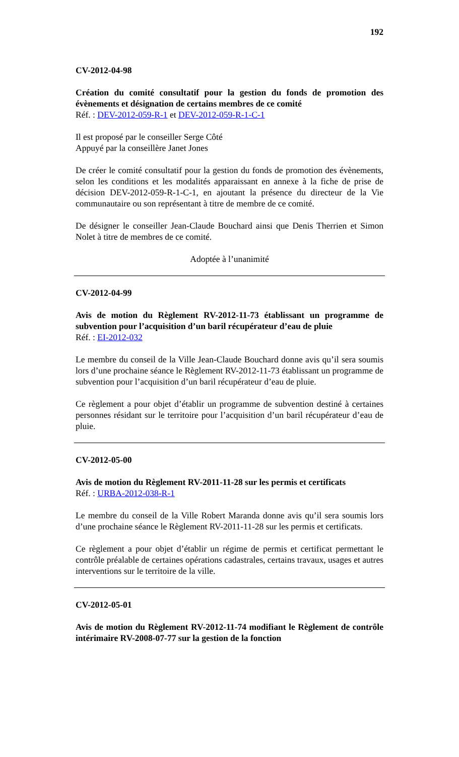192
CV-2012-04-98
Création du comité consultatif pour la gestion du fonds de promotion des évènements et désignation de certains membres de ce comité
Réf. : DEV-2012-059-R-1 et DEV-2012-059-R-1-C-1
Il est proposé par le conseiller Serge Côté
Appuyé par la conseillère Janet Jones
De créer le comité consultatif pour la gestion du fonds de promotion des évènements, selon les conditions et les modalités apparaissant en annexe à la fiche de prise de décision DEV-2012-059-R-1-C-1, en ajoutant la présence du directeur de la Vie communautaire ou son représentant à titre de membre de ce comité.
De désigner le conseiller Jean-Claude Bouchard ainsi que Denis Therrien et Simon Nolet à titre de membres de ce comité.
Adoptée à l’unanimité
CV-2012-04-99
Avis de motion du Règlement RV-2012-11-73 établissant un programme de subvention pour l’acquisition d’un baril récupérateur d’eau de pluie
Réf. : EI-2012-032
Le membre du conseil de la Ville Jean-Claude Bouchard donne avis qu’il sera soumis lors d’une prochaine séance le Règlement RV-2012-11-73 établissant un programme de subvention pour l’acquisition d’un baril récupérateur d’eau de pluie.
Ce règlement a pour objet d’établir un programme de subvention destiné à certaines personnes résidant sur le territoire pour l’acquisition d’un baril récupérateur d’eau de pluie.
CV-2012-05-00
Avis de motion du Règlement RV-2011-11-28 sur les permis et certificats
Réf. : URBA-2012-038-R-1
Le membre du conseil de la Ville Robert Maranda donne avis qu’il sera soumis lors d’une prochaine séance le Règlement RV-2011-11-28 sur les permis et certificats.
Ce règlement a pour objet d’établir un régime de permis et certificat permettant le contrôle préalable de certaines opérations cadastrales, certains travaux, usages et autres interventions sur le territoire de la ville.
CV-2012-05-01
Avis de motion du Règlement RV-2012-11-74 modifiant le Règlement de contrôle intérimaire RV-2008-07-77 sur la gestion de la fonction